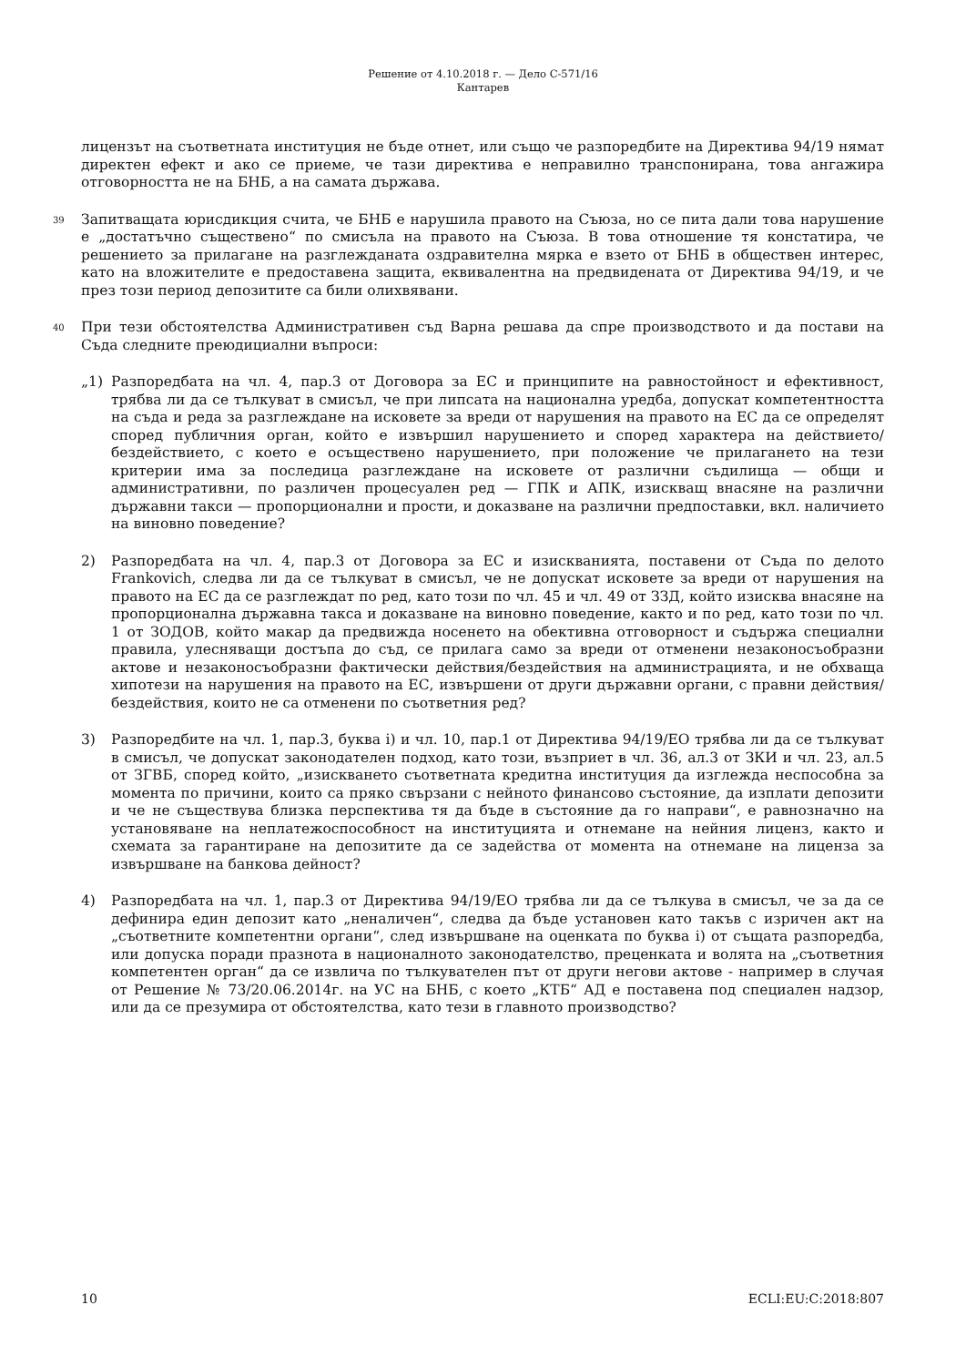Решение от 4.10.2018 г. — Дело C-571/16
Кантарев
лицензът на съответната институция не бъде отнет, или също че разпоредбите на Директива 94/19 нямат директен ефект и ако се приеме, че тази директива е неправилно транспонирана, това ангажира отговорността не на БНБ, а на самата държава.
39
Запитващата юрисдикция счита, че БНБ е нарушила правото на Съюза, но се пита дали това нарушение е „достатъчно съществено“ по смисъла на правото на Съюза. В това отношение тя констатира, че решението за прилагане на разглежданата оздравителна мярка е взето от БНБ в обществен интерес, като на вложителите е предоставена защита, еквивалентна на предвидената от Директива 94/19, и че през този период депозитите са били олихвявани.
40
При тези обстоятелства Административен съд Варна решава да спре производството и да постави на Съда следните преюдициални въпроси:
„1) Разпоредбата на чл. 4, пар.3 от Договора за ЕС и принципите на равностойност и ефективност, трябва ли да се тълкуват в смисъл, че при липсата на национална уредба, допускат компетентността на съда и реда за разглеждане на исковете за вреди от нарушения на правото на ЕС да се определят според публичния орган, който е извършил нарушението и според характера на действието/бездействието, с което е осъществено нарушението, при положение че прилагането на тези критерии има за последица разглеждане на исковете от различни съдилища — общи и административни, по различен процесуален ред — ГПК и АПК, изискващ внасяне на различни държавни такси — пропорционални и прости, и доказване на различни предпоставки, вкл. наличието на виновно поведение?
2) Разпоредбата на чл. 4, пар.3 от Договора за ЕС и изискванията, поставени от Съда по делото Frankovich, следва ли да се тълкуват в смисъл, че не допускат исковете за вреди от нарушения на правото на ЕС да се разглеждат по ред, като този по чл. 45 и чл. 49 от ЗЗД, който изисква внасяне на пропорционална държавна такса и доказване на виновно поведение, както и по ред, като този по чл. 1 от ЗОДОВ, който макар да предвижда носенето на обективна отговорност и съдържа специални правила, улесняващи достъпа до съд, се прилага само за вреди от отменени незаконосъобразни актове и незаконосъобразни фактически действия/бездействия на администрацията, и не обхваща хипотези на нарушения на правото на ЕС, извършени от други държавни органи, с правни действия/бездействия, които не са отменени по съответния ред?
3) Разпоредбите на чл. 1, пар.3, буква i) и чл. 10, пар.1 от Директива 94/19/ЕО трябва ли да се тълкуват в смисъл, че допускат законодателен подход, като този, възприет в чл. 36, ал.3 от ЗКИ и чл. 23, ал.5 от ЗГВБ, според който, „изискването съответната кредитна институция да изглежда неспособна за момента по причини, които са пряко свързани с нейното финансово състояние, да изплати депозити и че не съществува близка перспектива тя да бъде в състояние да го направи“, е равнозначно на установяване на неплатежоспособност на институцията и отнемане на нейния лиценз, както и схемата за гарантиране на депозитите да се задейства от момента на отнемане на лиценза за извършване на банкова дейност?
4) Разпоредбата на чл. 1, пар.3 от Директива 94/19/ЕО трябва ли да се тълкува в смисъл, че за да се дефинира един депозит като „неналичен“, следва да бъде установен като такъв с изричен акт на „съответните компетентни органи“, след извършване на оценката по буква i) от същата разпоредба, или допуска поради празнота в националното законодателство, преценката и волята на „съответния компетентен орган“ да се извлича по тълкувателен път от други негови актове - например в случая от Решение № 73/20.06.2014г. на УС на БНБ, с което „КТБ“ АД е поставена под специален надзор, или да се презумира от обстоятелства, като тези в главното производство?
10 ECLI:EU:C:2018:807